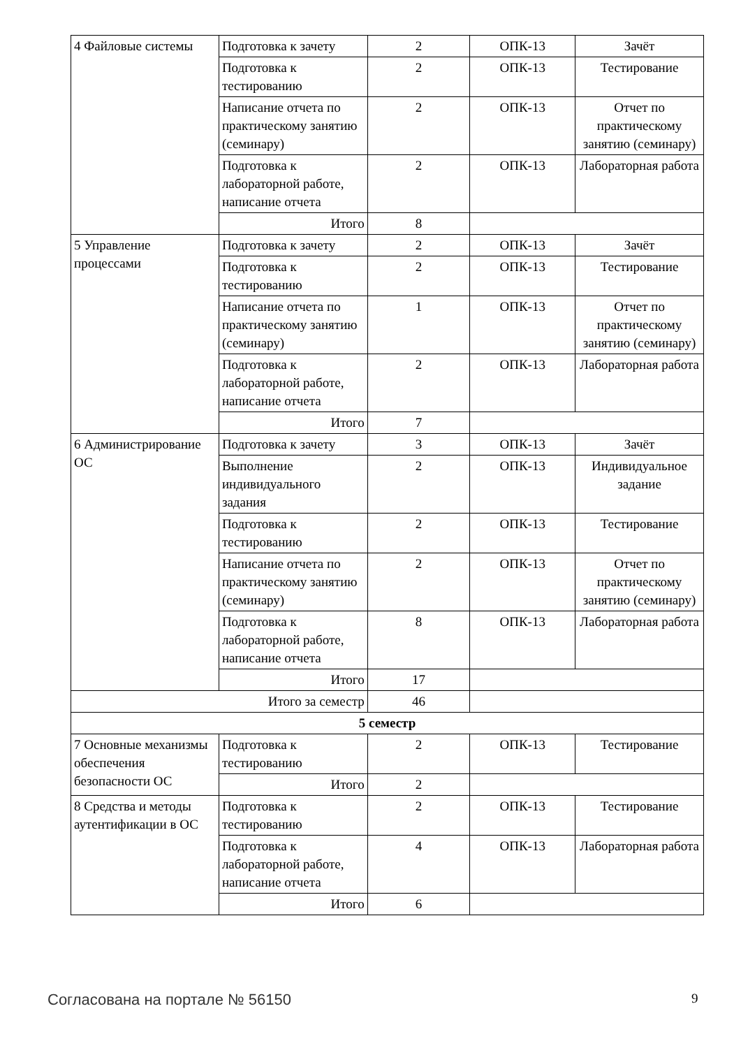| 4 Файловые системы | Подготовка к зачету | 2 | ОПК-13 | Зачёт |
| | Подготовка к тестированию | 2 | ОПК-13 | Тестирование |
| | Написание отчета по практическому занятию (семинару) | 2 | ОПК-13 | Отчет по практическому занятию (семинару) |
| | Подготовка к лабораторной работе, написание отчета | 2 | ОПК-13 | Лабораторная работа |
| | Итого | 8 | | |
| 5 Управление процессами | Подготовка к зачету | 2 | ОПК-13 | Зачёт |
| | Подготовка к тестированию | 2 | ОПК-13 | Тестирование |
| | Написание отчета по практическому занятию (семинару) | 1 | ОПК-13 | Отчет по практическому занятию (семинару) |
| | Подготовка к лабораторной работе, написание отчета | 2 | ОПК-13 | Лабораторная работа |
| | Итого | 7 | | |
| 6 Администрирование ОС | Подготовка к зачету | 3 | ОПК-13 | Зачёт |
| | Выполнение индивидуального задания | 2 | ОПК-13 | Индивидуальное задание |
| | Подготовка к тестированию | 2 | ОПК-13 | Тестирование |
| | Написание отчета по практическому занятию (семинару) | 2 | ОПК-13 | Отчет по практическому занятию (семинару) |
| | Подготовка к лабораторной работе, написание отчета | 8 | ОПК-13 | Лабораторная работа |
| | Итого | 17 | | |
| Итого за семестр | | 46 | | |
| 5 семестр | | | | |
| 7 Основные механизмы обеспечения безопасности ОС | Подготовка к тестированию | 2 | ОПК-13 | Тестирование |
| | Итого | 2 | | |
| 8 Средства и методы аутентификации в ОС | Подготовка к тестированию | 2 | ОПК-13 | Тестирование |
| | Подготовка к лабораторной работе, написание отчета | 4 | ОПК-13 | Лабораторная работа |
| | Итого | 6 | | |
Согласована на портале № 56150 9